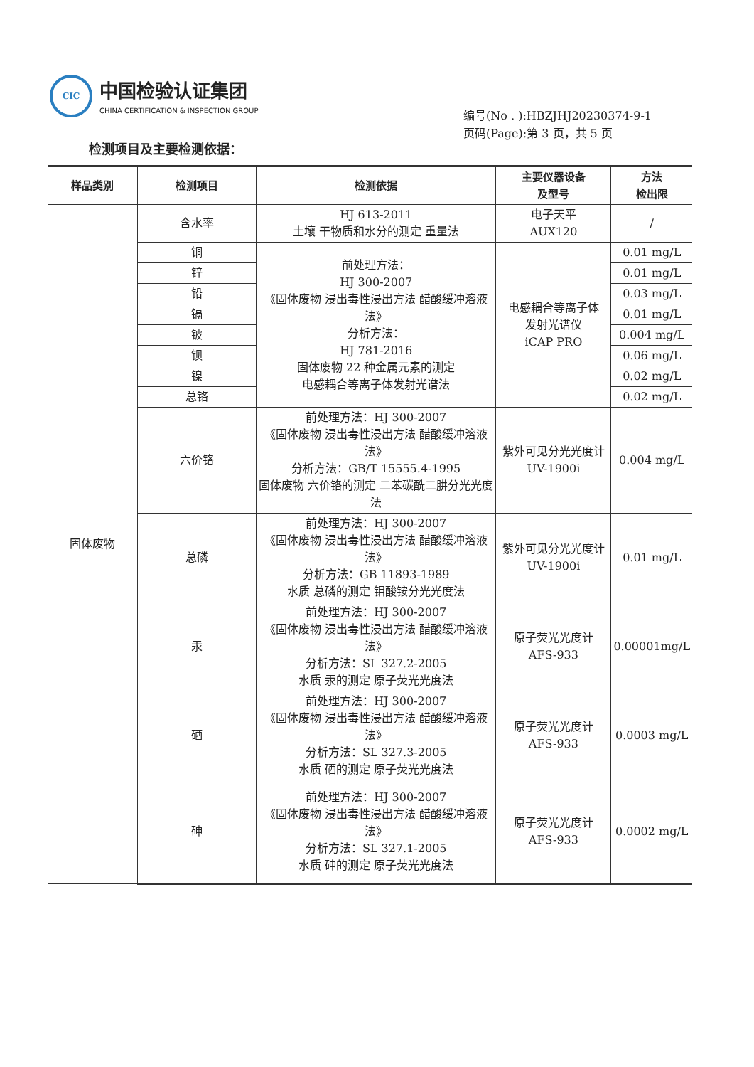CIC
中国检验认证集团
CHINA CERTIFICATION & INSPECTION GROUP
编号(No . ):HBZJHJ20230374-9-1
页码(Page):第 3 页，共 5 页
检测项目及主要检测依据：
| 样品类别 | 检测项目 | 检测依据 | 主要仪器设备 及型号 | 方法 检出限 |
| --- | --- | --- | --- | --- |
| 固体废物 | 含水率 | HJ 613-2011 土壤 干物质和水分的测定 重量法 | 电子天平 AUX120 | / |
| | 铜 | 前处理方法： HJ 300-2007 《固体废物 浸出毒性浸出方法 醋酸缓冲溶液法》 分析方法： HJ 781-2016 固体废物 22 种金属元素的测定 电感耦合等离子体发射光谱法 | 电感耦合等离子体 发射光谱仪 iCAP PRO | 0.01 mg/L |
| | 锌 | | | 0.01 mg/L |
| | 铅 | | | 0.03 mg/L |
| | 镉 | | | 0.01 mg/L |
| | 铍 | | | 0.004 mg/L |
| | 钡 | | | 0.06 mg/L |
| | 镍 | | | 0.02 mg/L |
| | 总铬 | | | 0.02 mg/L |
| | 六价铬 | 前处理方法：HJ 300-2007 《固体废物 浸出毒性浸出方法 醋酸缓冲溶液法》 分析方法：GB/T 15555.4-1995 固体废物 六价铬的测定 二苯碳酰二肼分光光度法 | 紫外可见分光光度计 UV-1900i | 0.004 mg/L |
| | 总磷 | 前处理方法：HJ 300-2007 《固体废物 浸出毒性浸出方法 醋酸缓冲溶液法》 分析方法：GB 11893-1989 水质 总磷的测定 钼酸铵分光光度法 | 紫外可见分光光度计 UV-1900i | 0.01 mg/L |
| | 汞 | 前处理方法：HJ 300-2007 《固体废物 浸出毒性浸出方法 醋酸缓冲溶液法》 分析方法：SL 327.2-2005 水质 汞的测定 原子荧光光度法 | 原子荧光光度计 AFS-933 | 0.00001mg/L |
| | 硒 | 前处理方法：HJ 300-2007 《固体废物 浸出毒性浸出方法 醋酸缓冲溶液法》 分析方法：SL 327.3-2005 水质 硒的测定 原子荧光光度法 | 原子荧光光度计 AFS-933 | 0.0003 mg/L |
| | 砷 | 前处理方法：HJ 300-2007 《固体废物 浸出毒性浸出方法 醋酸缓冲溶液法》 分析方法：SL 327.1-2005 水质 砷的测定 原子荧光光度法 | 原子荧光光度计 AFS-933 | 0.0002 mg/L |